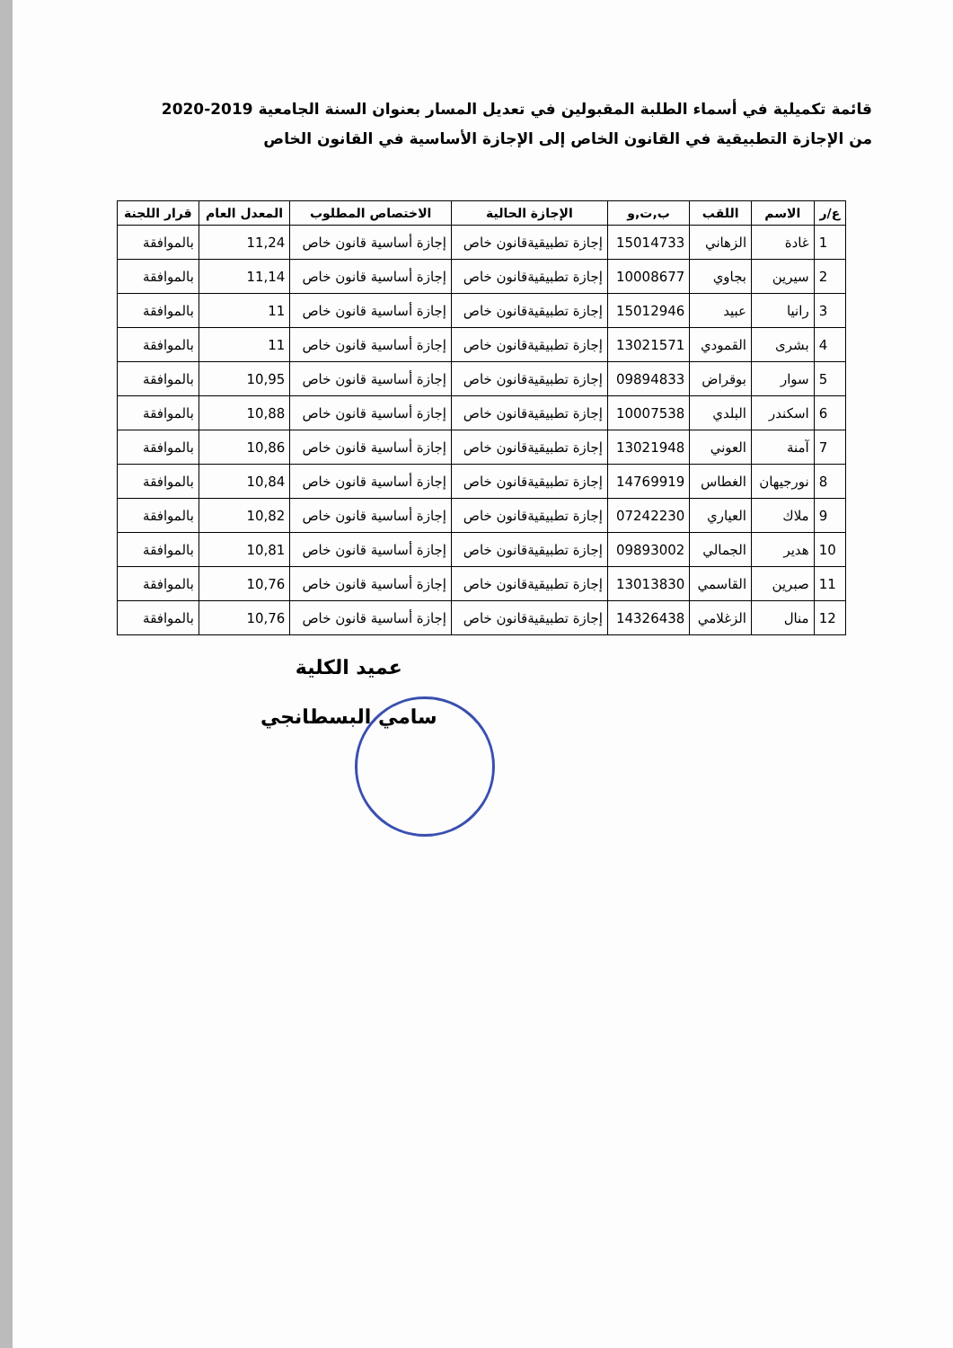قائمة تكميلية في أسماء الطلبة المقبولين في تعديل المسار بعنوان السنة الجامعية 2019-2020
من الإجازة التطبيقية في القانون الخاص إلى الإجازة الأساسية في القانون الخاص
| ع/ر | الاسم | اللقب | ب,ت,و | الإجازة الحالية | الاختصاص المطلوب | المعدل العام | قرار اللجنة |
| --- | --- | --- | --- | --- | --- | --- | --- |
| 1 | غادة | الزهاني | 15014733 | إجازة تطبيقيةقانون خاص | إجازة أساسية قانون خاص | 11,24 | بالموافقة |
| 2 | سيرين | بجاوي | 10008677 | إجازة تطبيقيةقانون خاص | إجازة أساسية قانون خاص | 11,14 | بالموافقة |
| 3 | رانيا | عبيد | 15012946 | إجازة تطبيقيةقانون خاص | إجازة أساسية قانون خاص | 11 | بالموافقة |
| 4 | بشرى | القمودي | 13021571 | إجازة تطبيقيةقانون خاص | إجازة أساسية قانون خاص | 11 | بالموافقة |
| 5 | سوار | بوقراض | 09894833 | إجازة تطبيقيةقانون خاص | إجازة أساسية قانون خاص | 10,95 | بالموافقة |
| 6 | اسكندر | البلدي | 10007538 | إجازة تطبيقيةقانون خاص | إجازة أساسية قانون خاص | 10,88 | بالموافقة |
| 7 | آمنة | العوني | 13021948 | إجازة تطبيقيةقانون خاص | إجازة أساسية قانون خاص | 10,86 | بالموافقة |
| 8 | نورجيهان | الغطاس | 14769919 | إجازة تطبيقيةقانون خاص | إجازة أساسية قانون خاص | 10,84 | بالموافقة |
| 9 | ملاك | العياري | 07242230 | إجازة تطبيقيةقانون خاص | إجازة أساسية قانون خاص | 10,82 | بالموافقة |
| 10 | هدير | الجمالي | 09893002 | إجازة تطبيقيةقانون خاص | إجازة أساسية قانون خاص | 10,81 | بالموافقة |
| 11 | صبرين | القاسمي | 13013830 | إجازة تطبيقيةقانون خاص | إجازة أساسية قانون خاص | 10,76 | بالموافقة |
| 12 | منال | الزغلامي | 14326438 | إجازة تطبيقيةقانون خاص | إجازة أساسية قانون خاص | 10,76 | بالموافقة |
عميد الكلية
سامي البسطانجي